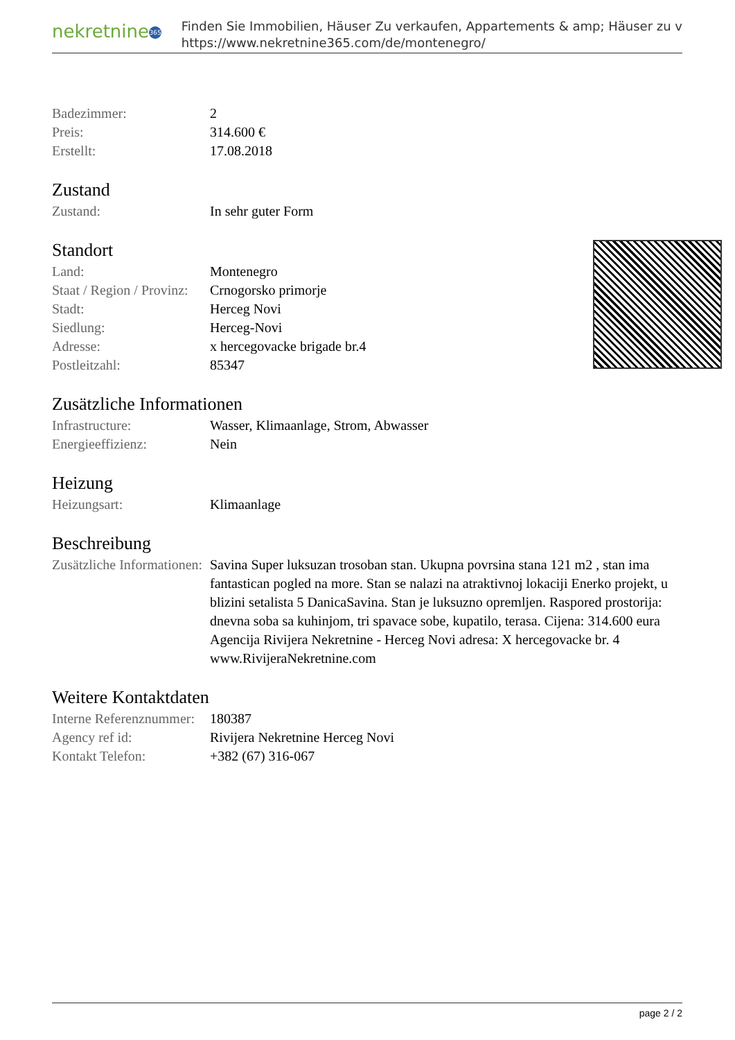nekretnine 365
Finden Sie Immobilien, Häuser Zu verkaufen, Appartements & amp; Häuser zu v
https://www.nekretnine365.com/de/montenegro/
| Badezimmer: | 2 |
| Preis: | 314.600 € |
| Erstellt: | 17.08.2018 |
Zustand
| Zustand: | In sehr guter Form |
Standort
| Land: | Montenegro |
| Staat / Region / Provinz: | Crnogorsko primorje |
| Stadt: | Herceg Novi |
| Siedlung: | Herceg-Novi |
| Adresse: | x hercegovacke brigade br.4 |
| Postleitzahl: | 85347 |
Zusätzliche Informationen
| Infrastructure: | Wasser, Klimaanlage, Strom, Abwasser |
| Energieeffizienz: | Nein |
Heizung
| Heizungsart: | Klimaanlage |
Beschreibung
| Zusätzliche Informationen: | Savina Super luksuzan trosoban stan. Ukupna povrsina stana 121 m2 , stan ima fantastican pogled na more. Stan se nalazi na atraktivnoj lokaciji Enerko projekt, u blizini setalista 5 DanicaSavina. Stan je luksuzno opremljen. Raspored prostorija: dnevna soba sa kuhinjom, tri spavace sobe, kupatilo, terasa. Cijena: 314.600 eura Agencija Rivijera Nekretnine - Herceg Novi adresa: X hercegovacke br. 4 www.RivijeraNekretnine.com |
Weitere Kontaktdaten
| Interne Referenznummer: | 180387 |
| Agency ref id: | Rivijera Nekretnine Herceg Novi |
| Kontakt Telefon: | +382 (67) 316-067 |
page 2 / 2